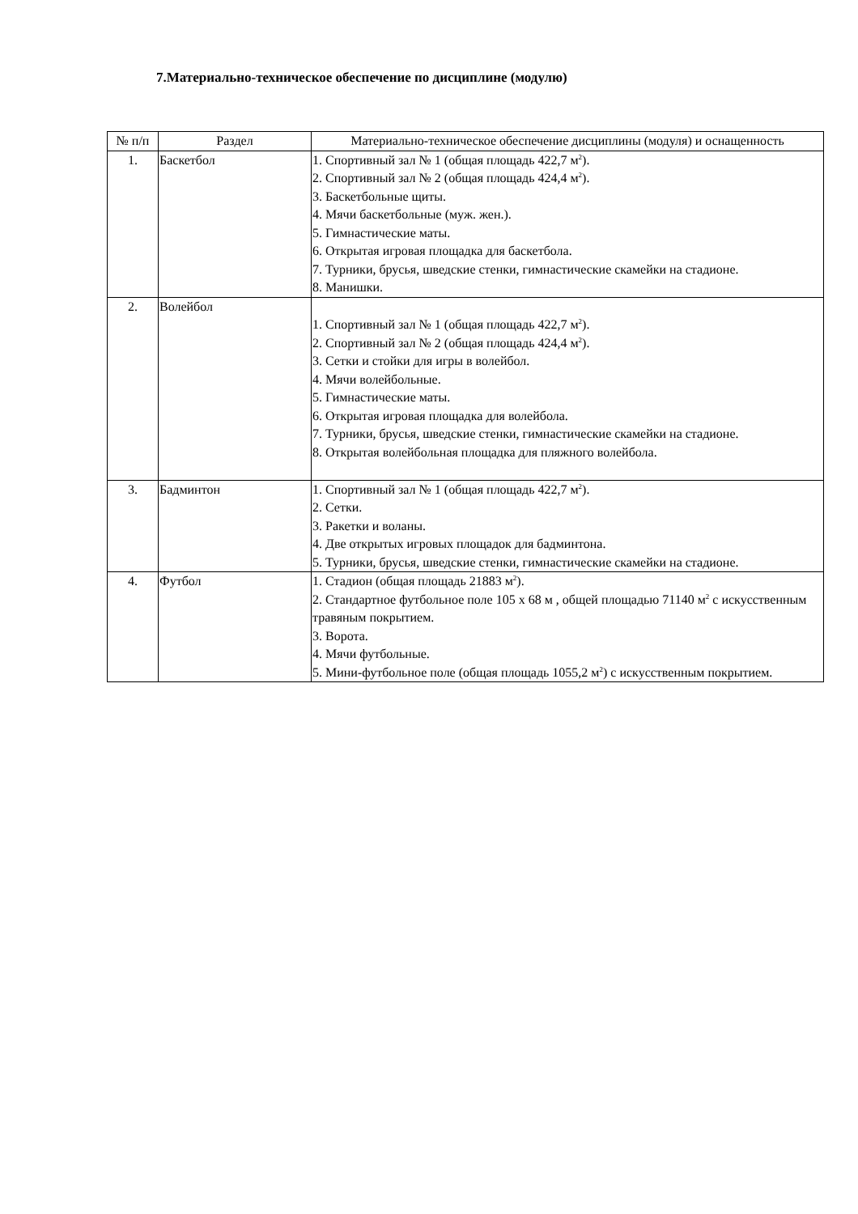7.Материально-техническое обеспечение по дисциплине (модулю)
| № п/п | Раздел | Материально-техническое обеспечение дисциплины (модуля) и оснащенность |
| --- | --- | --- |
| 1. | Баскетбол | 1. Спортивный зал № 1 (общая площадь 422,7 м<sup>2</sup>). 2. Спортивный зал № 2 (общая площадь 424,4 м<sup>2</sup>). 3. Баскетбольные щиты. 4. Мячи баскетбольные (муж. жен.). 5. Гимнастические маты. 6. Открытая игровая площадка для баскетбола. 7. Турники, брусья, шведские стенки, гимнастические скамейки на стадионе. 8. Манишки. |
| 2. | Волейбол | 1. Спортивный зал № 1 (общая площадь 422,7 м<sup>2</sup>). 2. Спортивный зал № 2 (общая площадь 424,4 м<sup>2</sup>). 3. Сетки и стойки для игры в волейбол. 4. Мячи волейбольные. 5. Гимнастические маты. 6. Открытая игровая площадка для волейбола. 7. Турники, брусья, шведские стенки, гимнастические скамейки на стадионе. 8. Открытая волейбольная площадка для пляжного волейбола. |
| 3. | Бадминтон | 1. Спортивный зал № 1 (общая площадь 422,7 м<sup>2</sup>). 2. Сетки. 3. Ракетки и воланы. 4. Две открытых игровых площадок для бадминтона. 5. Турники, брусья, шведские стенки, гимнастические скамейки на стадионе. |
| 4. | Футбол | 1. Стадион (общая площадь 21883 м<sup>2</sup>). 2. Стандартное футбольное поле 105 х 68 м , общей площадью 71140 м<sup>2</sup> с искусственным травяным покрытием. 3. Ворота. 4. Мячи футбольные. 5. Мини-футбольное поле (общая площадь 1055,2 м<sup>2</sup>) с искусственным покрытием. |